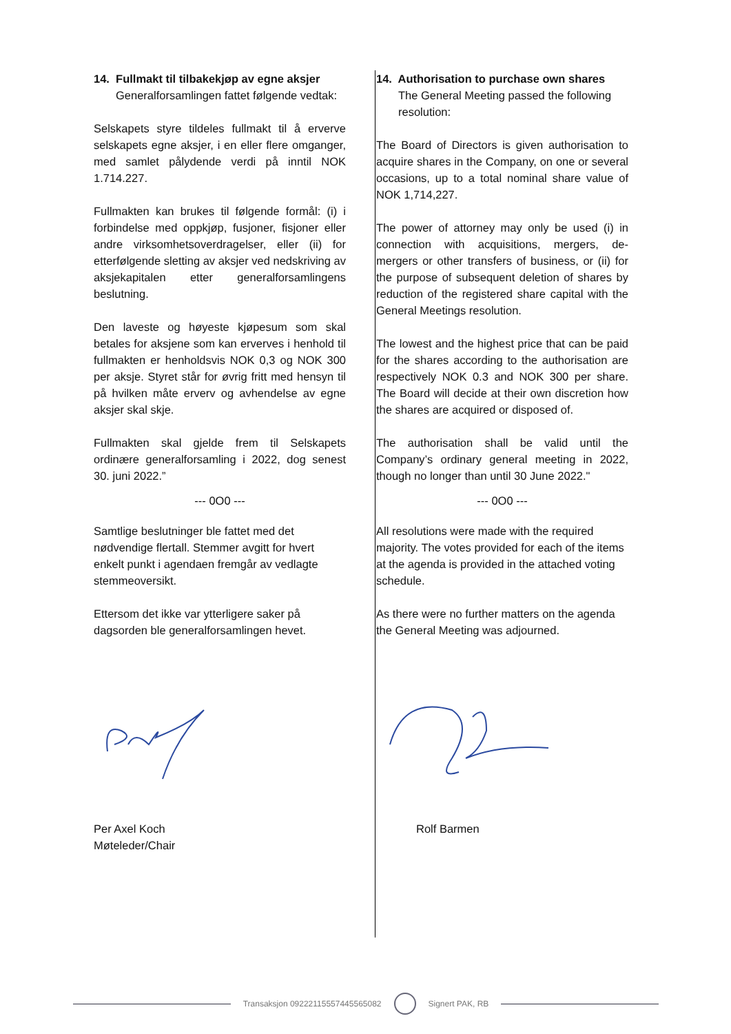14. Fullmakt til tilbakekjøp av egne aksjer
Generalforsamlingen fattet følgende vedtak:
Selskapets styre tildeles fullmakt til å erverve selskapets egne aksjer, i en eller flere omganger, med samlet pålydende verdi på inntil NOK 1.714.227.
Fullmakten kan brukes til følgende formål: (i) i forbindelse med oppkjøp, fusjoner, fisjoner eller andre virksomhetsoverdragelser, eller (ii) for etterfølgende sletting av aksjer ved nedskriving av aksjekapitalen etter generalforsamlingens beslutning.
Den laveste og høyeste kjøpesum som skal betales for aksjene som kan erverves i henhold til fullmakten er henholdsvis NOK 0,3 og NOK 300 per aksje. Styret står for øvrig fritt med hensyn til på hvilken måte erverv og avhendelse av egne aksjer skal skje.
Fullmakten skal gjelde frem til Selskapets ordinære generalforsamling i 2022, dog senest 30. juni 2022.”
--- 0O0 ---
Samtlige beslutninger ble fattet med det nødvendige flertall. Stemmer avgitt for hvert enkelt punkt i agendaen fremgår av vedlagte stemmeoversikt.
Ettersom det ikke var ytterligere saker på dagsorden ble generalforsamlingen hevet.
Per Axel Koch
Møteleder/Chair
14. Authorisation to purchase own shares
The General Meeting passed the following resolution:
The Board of Directors is given authorisation to acquire shares in the Company, on one or several occasions, up to a total nominal share value of NOK 1,714,227.
The power of attorney may only be used (i) in connection with acquisitions, mergers, de-mergers or other transfers of business, or (ii) for the purpose of subsequent deletion of shares by reduction of the registered share capital with the General Meetings resolution.
The lowest and the highest price that can be paid for the shares according to the authorisation are respectively NOK 0.3 and NOK 300 per share. The Board will decide at their own discretion how the shares are acquired or disposed of.
The authorisation shall be valid until the Company’s ordinary general meeting in 2022, though no longer than until 30 June 2022."
--- 0O0 ---
All resolutions were made with the required majority. The votes provided for each of the items at the agenda is provided in the attached voting schedule.
As there were no further matters on the agenda the General Meeting was adjourned.
Rolf Barmen
Transaksjon 09222115557445565082
Signert PAK, RB